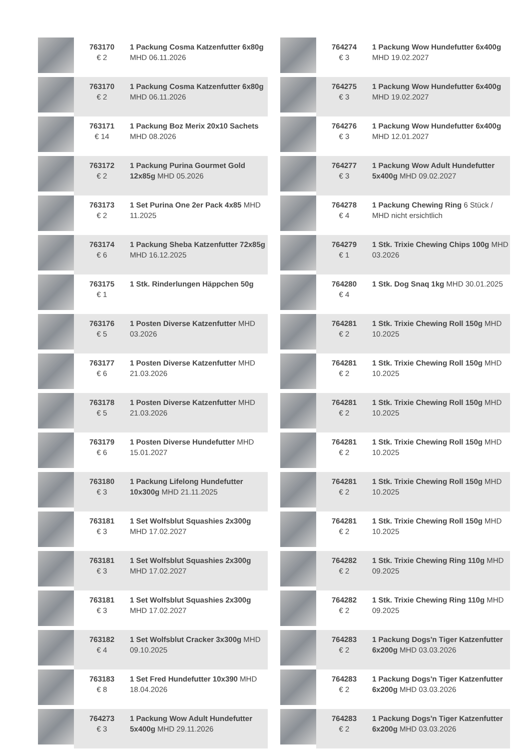| | 763170 € 2 | 1 Packung Cosma Katzenfutter 6x80g MHD 06.11.2026 |
| | 763170 € 2 | 1 Packung Cosma Katzenfutter 6x80g MHD 06.11.2026 |
| | 763171 € 14 | 1 Packung Boz Merix 20x10 Sachets MHD 08.2026 |
| | 763172 € 2 | 1 Packung Purina Gourmet Gold 12x85g MHD 05.2026 |
| | 763173 € 2 | 1 Set Purina One 2er Pack 4x85 MHD 11.2025 |
| | 763174 € 6 | 1 Packung Sheba Katzenfutter 72x85g MHD 16.12.2025 |
| | 763175 € 1 | 1 Stk. Rinderlungen Häppchen 50g |
| | 763176 € 5 | 1 Posten Diverse Katzenfutter MHD 03.2026 |
| | 763177 € 6 | 1 Posten Diverse Katzenfutter MHD 21.03.2026 |
| | 763178 € 5 | 1 Posten Diverse Katzenfutter MHD 21.03.2026 |
| | 763179 € 6 | 1 Posten Diverse Hundefutter MHD 15.01.2027 |
| | 763180 € 3 | 1 Packung Lifelong Hundefutter 10x300g MHD 21.11.2025 |
| | 763181 € 3 | 1 Set Wolfsblut Squashies 2x300g MHD 17.02.2027 |
| | 763181 € 3 | 1 Set Wolfsblut Squashies 2x300g MHD 17.02.2027 |
| | 763181 € 3 | 1 Set Wolfsblut Squashies 2x300g MHD 17.02.2027 |
| | 763182 € 4 | 1 Set Wolfsblut Cracker 3x300g MHD 09.10.2025 |
| | 763183 € 8 | 1 Set Fred Hundefutter 10x390 MHD 18.04.2026 |
| | 764273 € 3 | 1 Packung Wow Adult Hundefutter 5x400g MHD 29.11.2026 |
| | 764274 € 3 | 1 Packung Wow Hundefutter 6x400g MHD 19.02.2027 |
| | 764275 € 3 | 1 Packung Wow Hundefutter 6x400g MHD 19.02.2027 |
| | 764276 € 3 | 1 Packung Wow Hundefutter 6x400g MHD 12.01.2027 |
| | 764277 € 3 | 1 Packung Wow Adult Hundefutter 5x400g MHD 09.02.2027 |
| | 764278 € 4 | 1 Packung Chewing Ring 6 Stück / MHD nicht ersichtlich |
| | 764279 € 1 | 1 Stk. Trixie Chewing Chips 100g MHD 03.2026 |
| | 764280 € 4 | 1 Stk. Dog Snaq 1kg MHD 30.01.2025 |
| | 764281 € 2 | 1 Stk. Trixie Chewing Roll 150g MHD 10.2025 |
| | 764281 € 2 | 1 Stk. Trixie Chewing Roll 150g MHD 10.2025 |
| | 764281 € 2 | 1 Stk. Trixie Chewing Roll 150g MHD 10.2025 |
| | 764281 € 2 | 1 Stk. Trixie Chewing Roll 150g MHD 10.2025 |
| | 764281 € 2 | 1 Stk. Trixie Chewing Roll 150g MHD 10.2025 |
| | 764281 € 2 | 1 Stk. Trixie Chewing Roll 150g MHD 10.2025 |
| | 764282 € 2 | 1 Stk. Trixie Chewing Ring 110g MHD 09.2025 |
| | 764282 € 2 | 1 Stk. Trixie Chewing Ring 110g MHD 09.2025 |
| | 764283 € 2 | 1 Packung Dogs'n Tiger Katzenfutter 6x200g MHD 03.03.2026 |
| | 764283 € 2 | 1 Packung Dogs'n Tiger Katzenfutter 6x200g MHD 03.03.2026 |
| | 764283 € 2 | 1 Packung Dogs'n Tiger Katzenfutter 6x200g MHD 03.03.2026 |